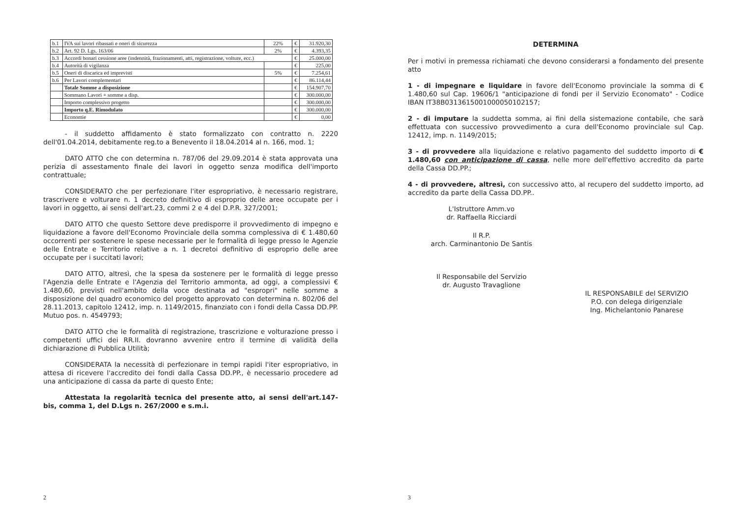| b.1 | IVA sui lavori ribassati e oneri di sicurezza | 22% | € | 31.920,30 |
| b.2 | Art. 92 D. Lgs. 163/06 | 2% | € | 4.393,35 |
| b.3 | Accordi bonari cessione aree (indennità, frazionamenti, atti, registrazione, volture, ecc.) | | € | 25.000,00 |
| b.4 | Autorità di vigilanza | | € | 225,00 |
| b.5 | Oneri di discarica ed imprevisti | 5% | € | 7.254,61 |
| b.6 | Per Lavori complementari | | € | 86.114,44 |
| | Totale Somme a disposizione | | € | 154.907,70 |
| | Sommano Lavori + somme a disp. | | € | 300.000,00 |
| | Importo complessivo progetto | | € | 300.000,00 |
| | Importo q.E. Rimodulato | | € | 300.000,00 |
| | Economie | | € | 0,00 |
- il suddetto affidamento è stato formalizzato con contratto n. 2220 dell'01.04.2014, debitamente reg.to a Benevento il 18.04.2014 al n. 166, mod. 1;
DATO ATTO che con determina n. 787/06 del 29.09.2014 è stata approvata una perizia di assestamento finale dei lavori in oggetto senza modifica dell'importo contrattuale;
CONSIDERATO che per perfezionare l'iter espropriativo, è necessario registrare, trascrivere e volturare n. 1 decreto definitivo di esproprio delle aree occupate per i lavori in oggetto, ai sensi dell'art.23, commi 2 e 4 del D.P.R. 327/2001;
DATO ATTO che questo Settore deve predisporre il provvedimento di impegno e liquidazione a favore dell'Economo Provinciale della somma complessiva di € 1.480,60 occorrenti per sostenere le spese necessarie per le formalità di legge presso le Agenzie delle Entrate e Territorio relative a n. 1 decretoi definitivo di esproprio delle aree occupate per i succitati lavori;
DATO ATTO, altresì, che la spesa da sostenere per le formalità di legge presso l'Agenzia delle Entrate e l'Agenzia del Territorio ammonta, ad oggi, a complessivi € 1.480,60, previsti nell'ambito della voce destinata ad "espropri" nelle somme a disposizione del quadro economico del progetto approvato con determina n. 802/06 del 28.11.2013, capitolo 12412, imp. n. 1149/2015, finanziato con i fondi della Cassa DD.PP. Mutuo pos. n. 4549793;
DATO ATTO che le formalità di registrazione, trascrizione e volturazione presso i competenti uffici dei RR.II. dovranno avvenire entro il termine di validità della dichiarazione di Pubblica Utilità;
CONSIDERATA la necessità di perfezionare in tempi rapidi l'iter espropriativo, in attesa di ricevere l'accredito dei fondi dalla Cassa DD.PP., è necessario procedere ad una anticipazione di cassa da parte di questo Ente;
Attestata la regolarità tecnica del presente atto, ai sensi dell'art.147-bis, comma 1, del D.Lgs n. 267/2000 e s.m.i.
2
DETERMINA
Per i motivi in premessa richiamati che devono considerarsi a fondamento del presente atto
1 - di impegnare e liquidare in favore dell'Economo provinciale la somma di € 1.480,60 sul Cap. 19606/1 "anticipazione di fondi per il Servizio Economato" - Codice IBAN IT38B0313615001000050102157;
2 - di imputare la suddetta somma, ai fini della sistemazione contabile, che sarà effettuata con successivo provvedimento a cura dell'Economo provinciale sul Cap. 12412, imp. n. 1149/2015;
3 - di provvedere alla liquidazione e relativo pagamento del suddetto importo di € 1.480,60 con anticipazione di cassa, nelle more dell'effettivo accredito da parte della Cassa DD.PP.;
4 - di provvedere, altresì, con successivo atto, al recupero del suddetto importo, ad accredito da parte della Cassa DD.PP..
L'Istruttore Amm.vo
dr. Raffaella Ricciardi
Il R.P.
arch. Carminantonio De Santis
Il Responsabile del Servizio
dr. Augusto Travaglione
IL RESPONSABILE del SERVIZIO
P.O. con delega dirigenziale
Ing. Michelantonio Panarese
3